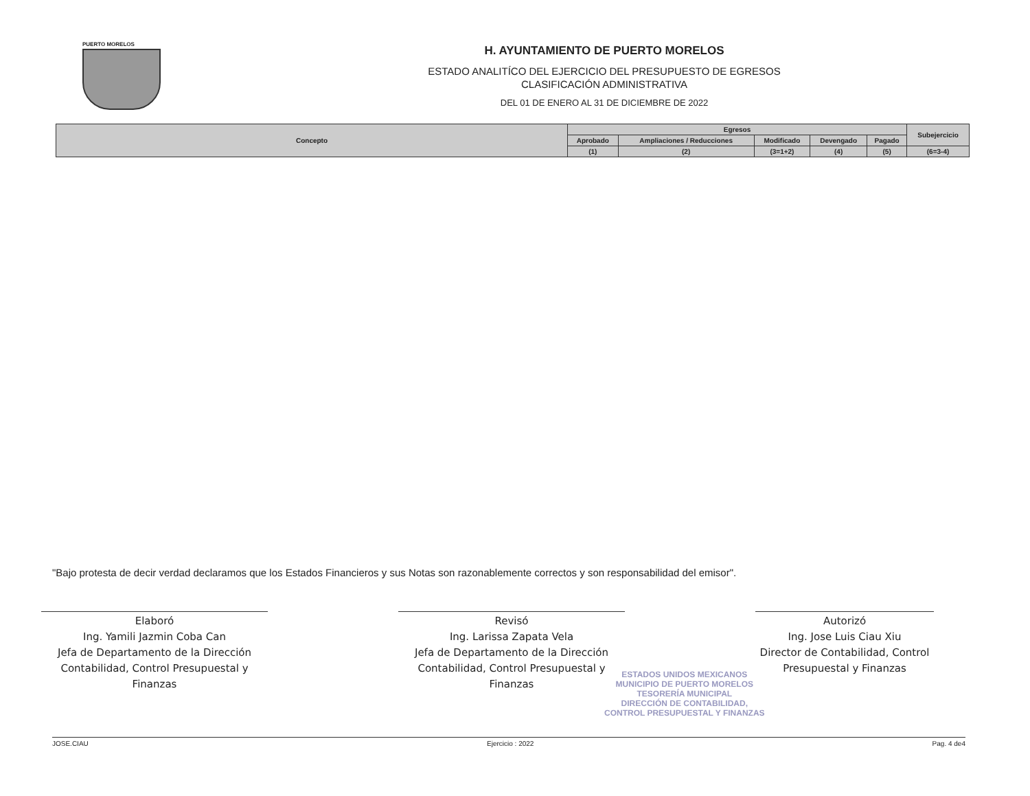PUERTO MORELOS
H. AYUNTAMIENTO DE PUERTO MORELOS
ESTADO ANALITÍCO DEL EJERCICIO DEL PRESUPUESTO DE EGRESOS
CLASIFICACIÓN ADMINISTRATIVA
DEL 01 DE ENERO AL 31 DE DICIEMBRE DE 2022
| Concepto | Egresos | | | | | Subejercicio |
| --- | --- | --- | --- | --- | --- | --- |
| | Aprobado | Ampliaciones / Reducciones | Modificado | Devengado | Pagado | |
| | (1) | (2) | (3=1+2) | (4) | (5) | (6=3-4) |
"Bajo protesta de decir verdad declaramos que los Estados Financieros y sus Notas son razonablemente correctos y son responsabilidad del emisor".
Elaboró
Ing. Yamili Jazmin Coba Can
Jefa de Departamento de la Dirección
Contabilidad, Control Presupuestal y Finanzas
Revisó
Ing. Larissa Zapata Vela
Jefa de Departamento de la Dirección
Contabilidad, Control Presupuestal y Finanzas
Autorizó
Ing. Jose Luis Ciau Xiu
Director de Contabilidad, Control
Presupuestal y Finanzas
ESTADOS UNIDOS MEXICANOS
MUNICIPIO DE PUERTO MORELOS
TESORERÍA MUNICIPAL
DIRECCIÓN DE CONTABILIDAD,
CONTROL PRESUPUESTAL Y FINANZAS
JOSE.CIAU Ejercicio : 2022 Pag. 4 de4